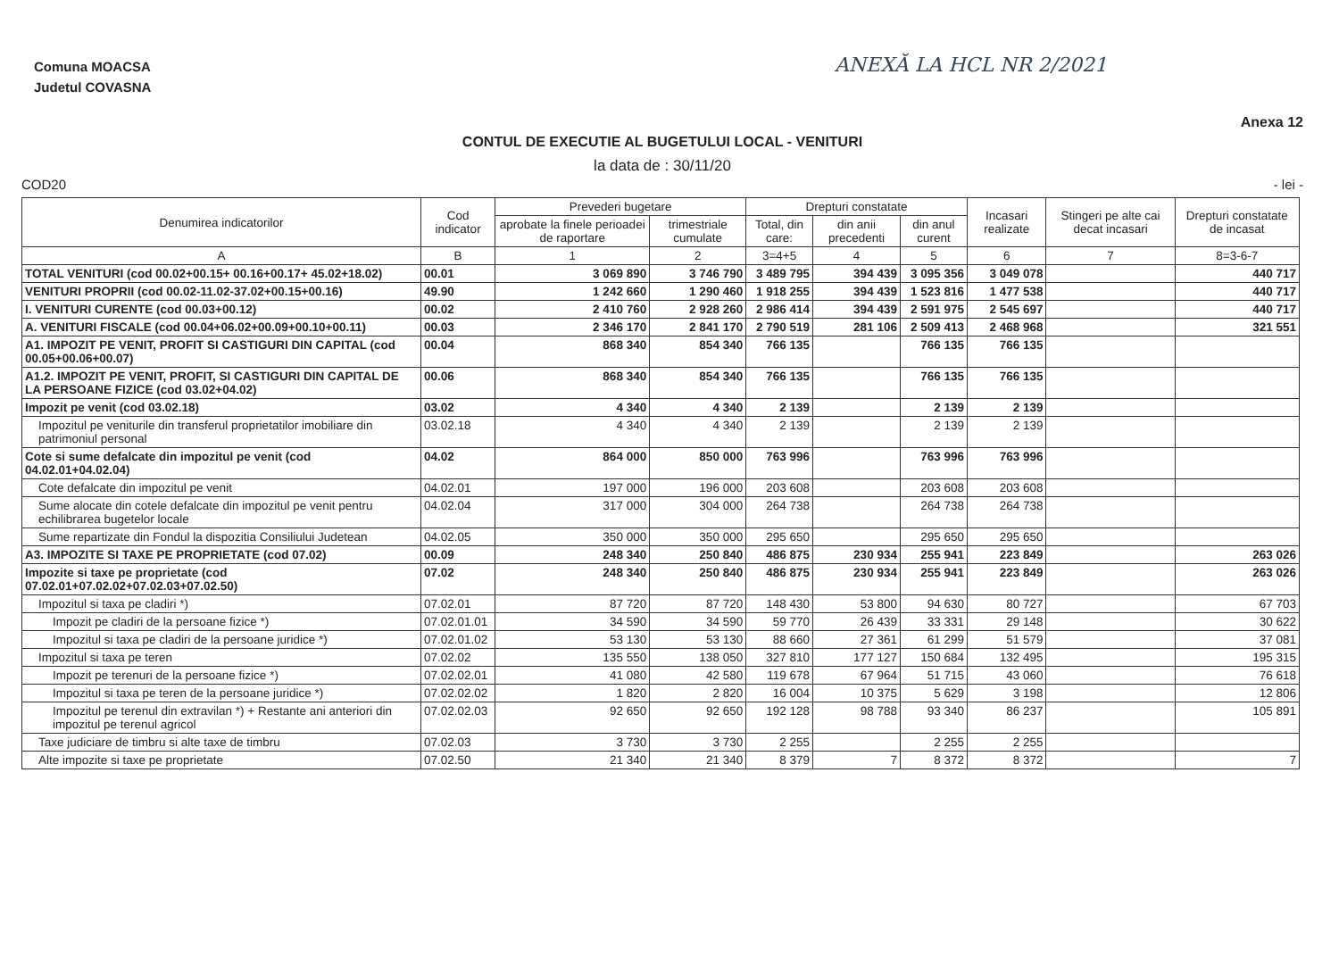Comuna MOACSA
Judetul COVASNA
ANEXĂ LA HCL NR 2/2021
CONTUL DE EXECUTIE AL BUGETULUI LOCAL - VENITURI
Anexa 12
la data de : 30/11/20
COD20 - lei -
| Denumirea indicatorilor | Cod indicator | Prevederi bugetare | | Drepturi constatate | | | Incasari realizate | Stingeri pe alte cai decat incasari | Drepturi constatate de incasat |
| --- | --- | --- | --- | --- | --- | --- | --- | --- | --- |
| | | aprobate la finele perioadei de raportare | trimestriale cumulate | Total, din care: | din anii precedenti | din anul curent | | | |
| A | B | 1 | 2 | 3=4+5 | 4 | 5 | 6 | 7 | 8=3-6-7 |
| TOTAL VENITURI (cod 00.02+00.15+ 00.16+00.17+ 45.02+18.02) | 00.01 | 3 069 890 | 3 746 790 | 3 489 795 | 394 439 | 3 095 356 | 3 049 078 | | 440 717 |
| VENITURI PROPRII (cod 00.02-11.02-37.02+00.15+00.16) | 49.90 | 1 242 660 | 1 290 460 | 1 918 255 | 394 439 | 1 523 816 | 1 477 538 | | 440 717 |
| I. VENITURI CURENTE (cod 00.03+00.12) | 00.02 | 2 410 760 | 2 928 260 | 2 986 414 | 394 439 | 2 591 975 | 2 545 697 | | 440 717 |
| A. VENITURI FISCALE (cod 00.04+06.02+00.09+00.10+00.11) | 00.03 | 2 346 170 | 2 841 170 | 2 790 519 | 281 106 | 2 509 413 | 2 468 968 | | 321 551 |
| A1. IMPOZIT PE VENIT, PROFIT SI CASTIGURI DIN CAPITAL (cod 00.05+00.06+00.07) | 00.04 | 868 340 | 854 340 | 766 135 | | 766 135 | 766 135 | | |
| A1.2. IMPOZIT PE VENIT, PROFIT, SI CASTIGURI DIN CAPITAL DE LA PERSOANE FIZICE (cod 03.02+04.02) | 00.06 | 868 340 | 854 340 | 766 135 | | 766 135 | 766 135 | | |
| Impozit pe venit (cod 03.02.18) | 03.02 | 4 340 | 4 340 | 2 139 | | 2 139 | 2 139 | | |
| Impozitul pe veniturile din transferul proprietatilor imobiliare din patrimoniul personal | 03.02.18 | 4 340 | 4 340 | 2 139 | | 2 139 | 2 139 | | |
| Cote si sume defalcate din impozitul pe venit (cod 04.02.01+04.02.04) | 04.02 | 864 000 | 850 000 | 763 996 | | 763 996 | 763 996 | | |
| Cote defalcate din impozitul pe venit | 04.02.01 | 197 000 | 196 000 | 203 608 | | 203 608 | 203 608 | | |
| Sume alocate din cotele defalcate din impozitul pe venit pentru echilibrarea bugetelor locale | 04.02.04 | 317 000 | 304 000 | 264 738 | | 264 738 | 264 738 | | |
| Sume repartizate din Fondul la dispozitia Consiliului Judetean | 04.02.05 | 350 000 | 350 000 | 295 650 | | 295 650 | 295 650 | | |
| A3. IMPOZITE SI TAXE PE PROPRIETATE (cod 07.02) | 00.09 | 248 340 | 250 840 | 486 875 | 230 934 | 255 941 | 223 849 | | 263 026 |
| Impozite si taxe pe proprietate (cod 07.02.01+07.02.02+07.02.03+07.02.50) | 07.02 | 248 340 | 250 840 | 486 875 | 230 934 | 255 941 | 223 849 | | 263 026 |
| Impozitul si taxa pe cladiri *) | 07.02.01 | 87 720 | 87 720 | 148 430 | 53 800 | 94 630 | 80 727 | | 67 703 |
| Impozit pe cladiri de la persoane fizice *) | 07.02.01.01 | 34 590 | 34 590 | 59 770 | 26 439 | 33 331 | 29 148 | | 30 622 |
| Impozitul si taxa pe cladiri de la persoane juridice *) | 07.02.01.02 | 53 130 | 53 130 | 88 660 | 27 361 | 61 299 | 51 579 | | 37 081 |
| Impozitul si taxa pe teren | 07.02.02 | 135 550 | 138 050 | 327 810 | 177 127 | 150 684 | 132 495 | | 195 315 |
| Impozit pe terenuri de la persoane fizice *) | 07.02.02.01 | 41 080 | 42 580 | 119 678 | 67 964 | 51 715 | 43 060 | | 76 618 |
| Impozitul si taxa pe teren de la persoane juridice *) | 07.02.02.02 | 1 820 | 2 820 | 16 004 | 10 375 | 5 629 | 3 198 | | 12 806 |
| Impozitul pe terenul din extravilan *) + Restante ani anteriori din impozitul pe terenul agricol | 07.02.02.03 | 92 650 | 92 650 | 192 128 | 98 788 | 93 340 | 86 237 | | 105 891 |
| Taxe judiciare de timbru si alte taxe de timbru | 07.02.03 | 3 730 | 3 730 | 2 255 | | 2 255 | 2 255 | | |
| Alte impozite si taxe pe proprietate | 07.02.50 | 21 340 | 21 340 | 8 379 | 7 | 8 372 | 8 372 | | 7 |